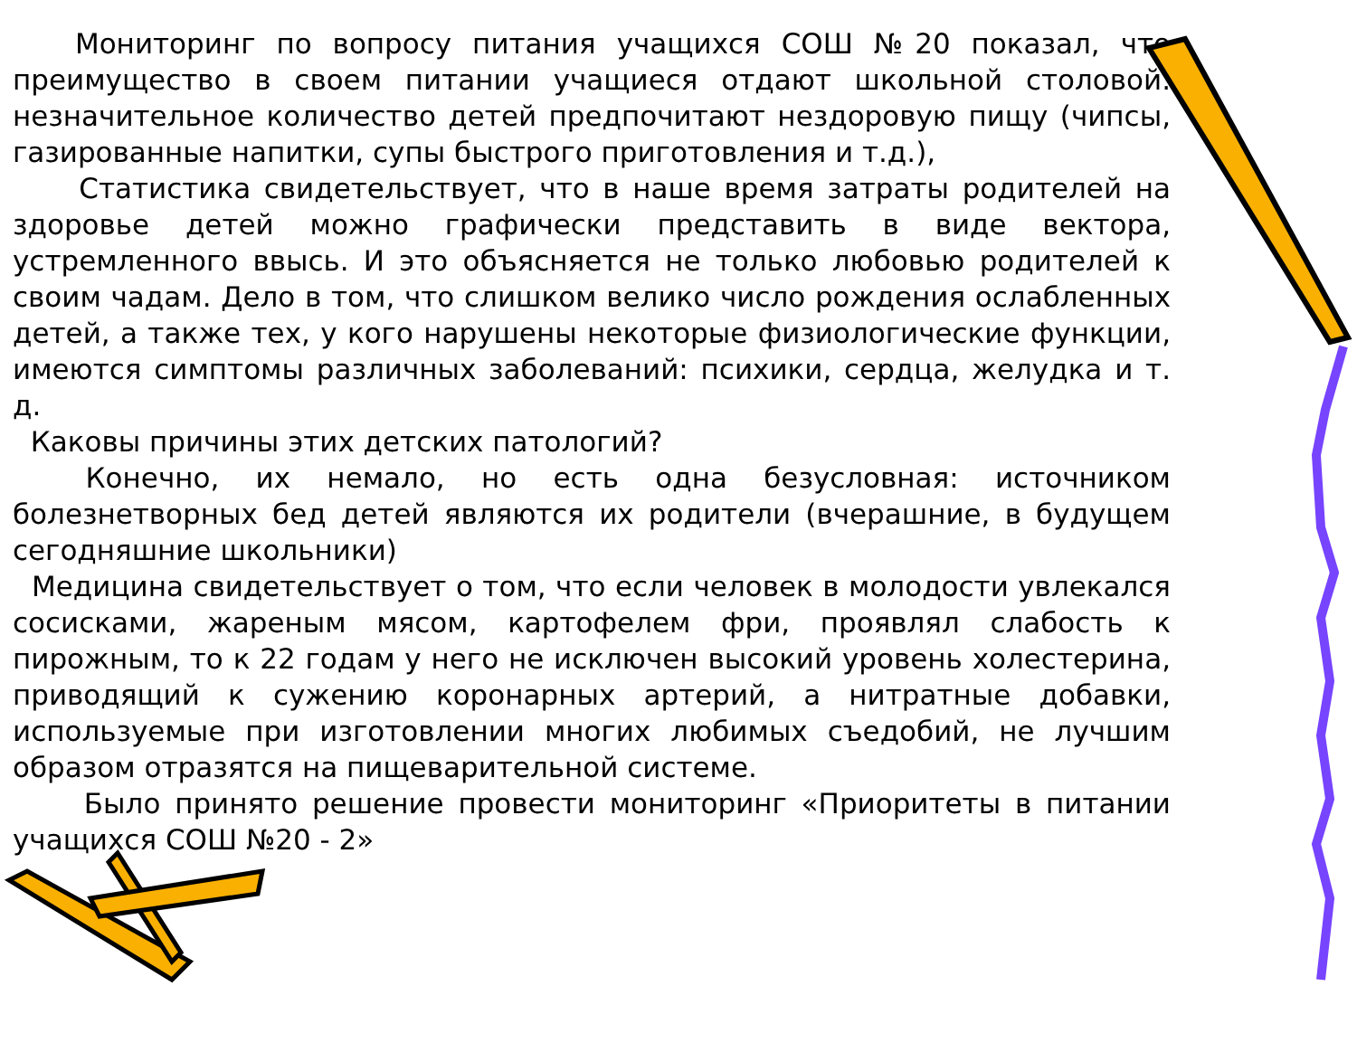Мониторинг по вопросу питания учащихся СОШ №20 показал, что преимущество в своем питании учащиеся отдают школьной столовой. незначительное количество детей предпочитают нездоровую пищу (чипсы, газированные напитки, супы быстрого приготовления и т.д.),
Статистика свидетельствует, что в наше время затраты родителей на здоровье детей можно графически представить в виде вектора, устремленного ввысь. И это объясняется не только любовью родителей к своим чадам. Дело в том, что слишком велико число рождения ослабленных детей, а также тех, у кого нарушены некоторые физиологические функции, имеются симптомы различных заболеваний: психики, сердца, желудка и т. д.
Каковы причины этих детских патологий?
Конечно, их немало, но есть одна безусловная: источником болезнетворных бед детей являются их родители (вчерашние, в будущем сегодняшние школьники)
Медицина свидетельствует о том, что если человек в молодости увлекался сосисками, жареным мясом, картофелем фри, проявлял слабость к пирожным, то к 22 годам у него не исключен высокий уровень холестерина, приводящий к сужению коронарных артерий, а нитратные добавки, используемые при изготовлении многих любимых съедобий, не лучшим образом отразятся на пищеварительной системе.
Было принято решение провести мониторинг «Приоритеты в питании учащихся СОШ №20 - 2»